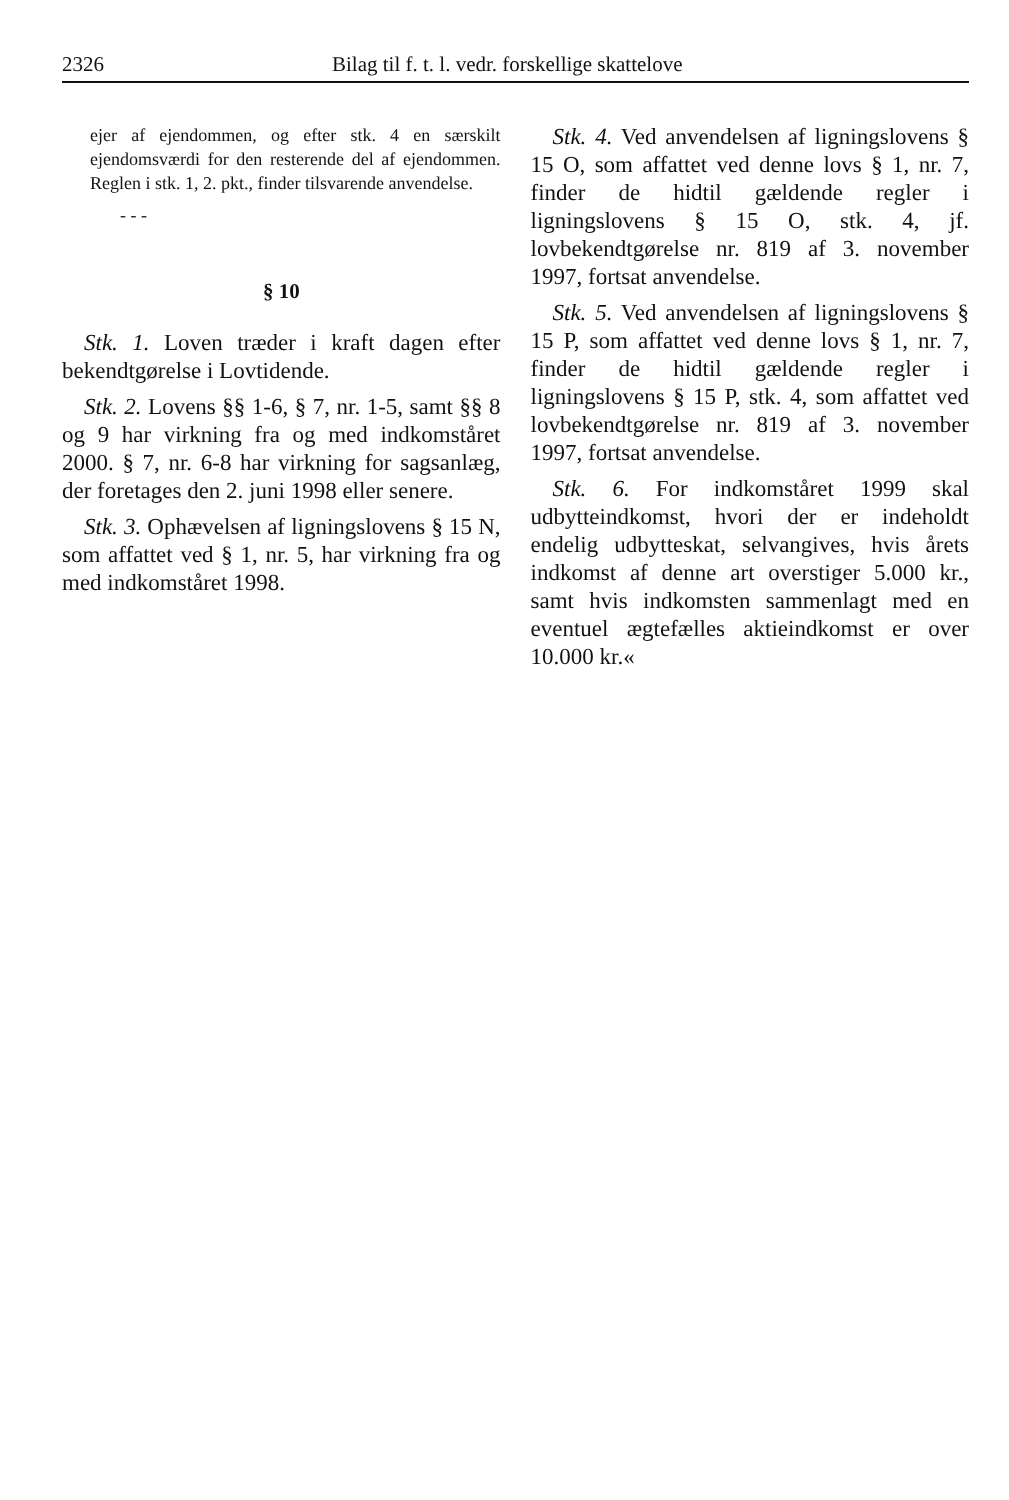2326 Bilag til f. t. l. vedr. forskellige skattelove
ejer af ejendommen, og efter stk. 4 en særskilt ejendomsværdi for den resterende del af ejendommen. Reglen i stk. 1, 2. pkt., finder tilsvarende anvendelse.
- - -
§ 10
Stk. 1. Loven træder i kraft dagen efter bekendtgørelse i Lovtidende.
Stk. 2. Lovens §§ 1-6, § 7, nr. 1-5, samt §§ 8 og 9 har virkning fra og med indkomståret 2000. § 7, nr. 6-8 har virkning for sagsanlæg, der foretages den 2. juni 1998 eller senere.
Stk. 3. Ophævelsen af ligningslovens § 15 N, som affattet ved § 1, nr. 5, har virkning fra og med indkomståret 1998.
Stk. 4. Ved anvendelsen af ligningslovens § 15 O, som affattet ved denne lovs § 1, nr. 7, finder de hidtil gældende regler i ligningslovens § 15 O, stk. 4, jf. lovbekendtgørelse nr. 819 af 3. november 1997, fortsat anvendelse.
Stk. 5. Ved anvendelsen af ligningslovens § 15 P, som affattet ved denne lovs § 1, nr. 7, finder de hidtil gældende regler i ligningslovens § 15 P, stk. 4, som affattet ved lovbekendtgørelse nr. 819 af 3. november 1997, fortsat anvendelse.
Stk. 6. For indkomståret 1999 skal udbytteindkomst, hvori der er indeholdt endelig udbytteskat, selvangives, hvis årets indkomst af denne art overstiger 5.000 kr., samt hvis indkomsten sammenlagt med en eventuel ægtefælles aktieindkomst er over 10.000 kr.«